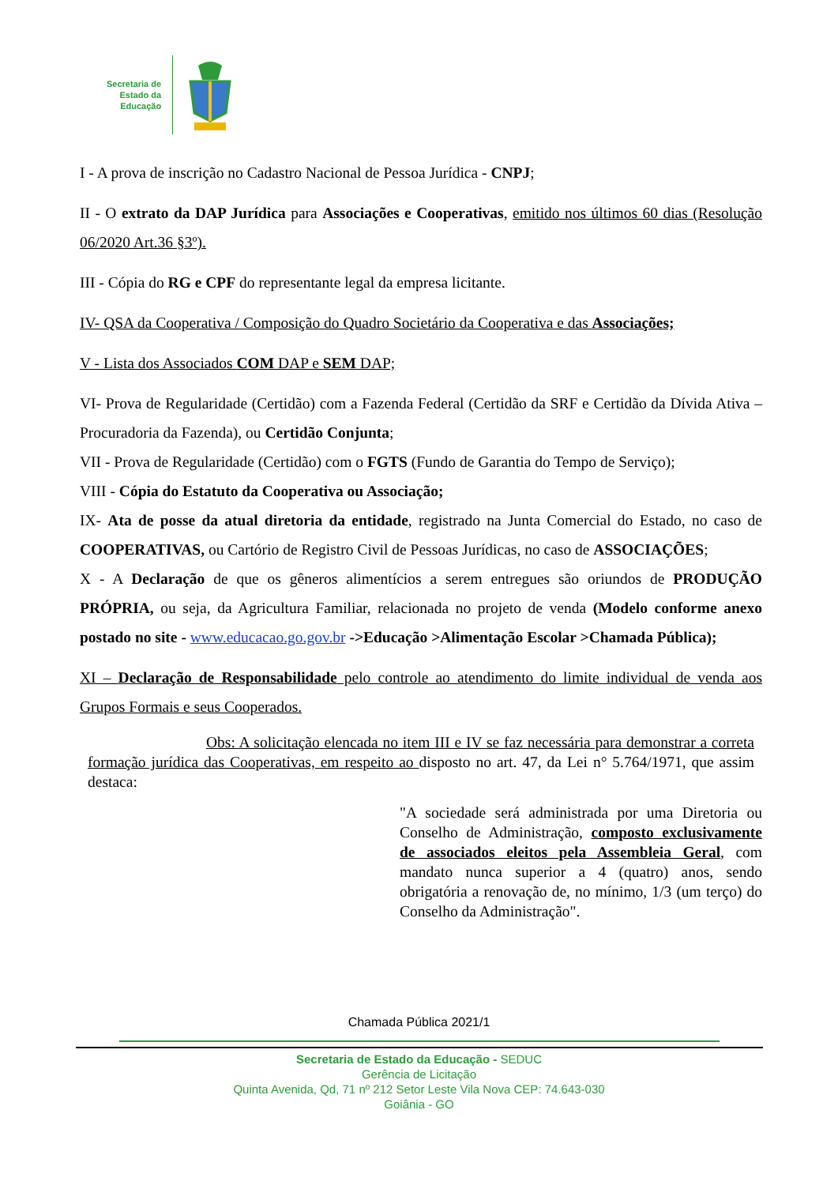Secretaria de
Estado da
Educação
I - A prova de inscrição no Cadastro Nacional de Pessoa Jurídica - CNPJ;
II - O extrato da DAP Jurídica para Associações e Cooperativas, emitido nos últimos 60 dias (Resolução 06/2020 Art.36 §3º).
III - Cópia do RG e CPF do representante legal da empresa licitante.
IV- QSA da Cooperativa / Composição do Quadro Societário da Cooperativa e das Associações;
V - Lista dos Associados COM DAP e SEM DAP;
VI- Prova de Regularidade (Certidão) com a Fazenda Federal (Certidão da SRF e Certidão da Dívida Ativa – Procuradoria da Fazenda), ou Certidão Conjunta;
VII - Prova de Regularidade (Certidão) com o FGTS (Fundo de Garantia do Tempo de Serviço);
VIII - Cópia do Estatuto da Cooperativa ou Associação;
IX- Ata de posse da atual diretoria da entidade, registrado na Junta Comercial do Estado, no caso de COOPERATIVAS, ou Cartório de Registro Civil de Pessoas Jurídicas, no caso de ASSOCIAÇÕES;
X - A Declaração de que os gêneros alimentícios a serem entregues são oriundos de PRODUÇÃO PRÓPRIA, ou seja, da Agricultura Familiar, relacionada no projeto de venda (Modelo conforme anexo postado no site - www.educacao.go.gov.br ->Educação >Alimentação Escolar >Chamada Pública);
XI – Declaração de Responsabilidade pelo controle ao atendimento do limite individual de venda aos Grupos Formais e seus Cooperados.
Obs: A solicitação elencada no item III e IV se faz necessária para demonstrar a correta formação jurídica das Cooperativas, em respeito ao disposto no art. 47, da Lei n° 5.764/1971, que assim destaca:
"A sociedade será administrada por uma Diretoria ou Conselho de Administração, composto exclusivamente de associados eleitos pela Assembleia Geral, com mandato nunca superior a 4 (quatro) anos, sendo obrigatória a renovação de, no mínimo, 1/3 (um terço) do Conselho da Administração".
Chamada Pública 2021/1
Secretaria de Estado da Educação - SEDUC
Gerência de Licitação
Quinta Avenida, Qd, 71 nº 212 Setor Leste Vila Nova CEP: 74.643-030
Goiânia - GO